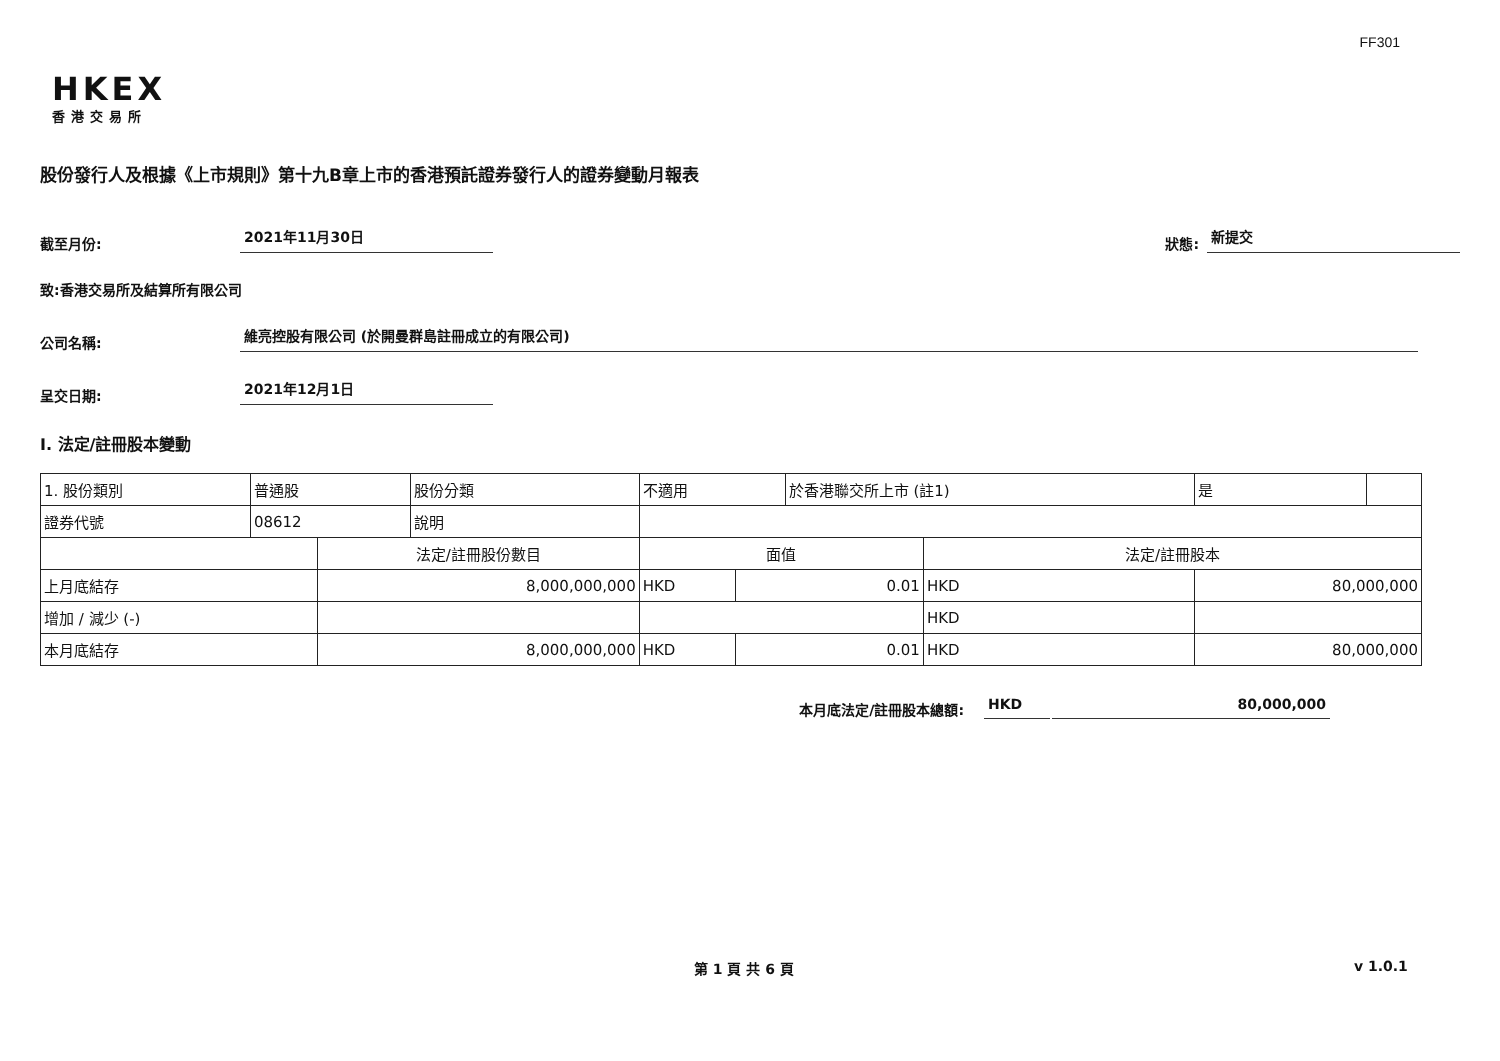FF301
HKEX
香港交易所
股份發行人及根據《上市規則》第十九B章上市的香港預託證券發行人的證券變動月報表
截至月份: 2021年11月30日 狀態: 新提交
致:香港交易所及結算所有限公司
公司名稱: 維亮控股有限公司 (於開曼群島註冊成立的有限公司)
呈交日期: 2021年12月1日
I. 法定/註冊股本變動
| 1. 股份類別 | 普通股 | | 股份分類 | 不適用 | | | 於香港聯交所上市 (註1) | | 是 | |
| 證券代號 | 08612 | | 說明 | | | | | | | |
| | | 法定/註冊股份數目 | | | 面值 | | | 法定/註冊股本 | | |
| 上月底結存 | | 8,000,000,000 | | | HKD | 0.01 | | HKD | 80,000,000 | |
| 增加 / 減少 (-) | | | | | | | | HKD | | |
| 本月底結存 | | 8,000,000,000 | | | HKD | 0.01 | | HKD | 80,000,000 | |
本月底法定/註冊股本總額: HKD 80,000,000
第 1 頁 共 6 頁 v 1.0.1